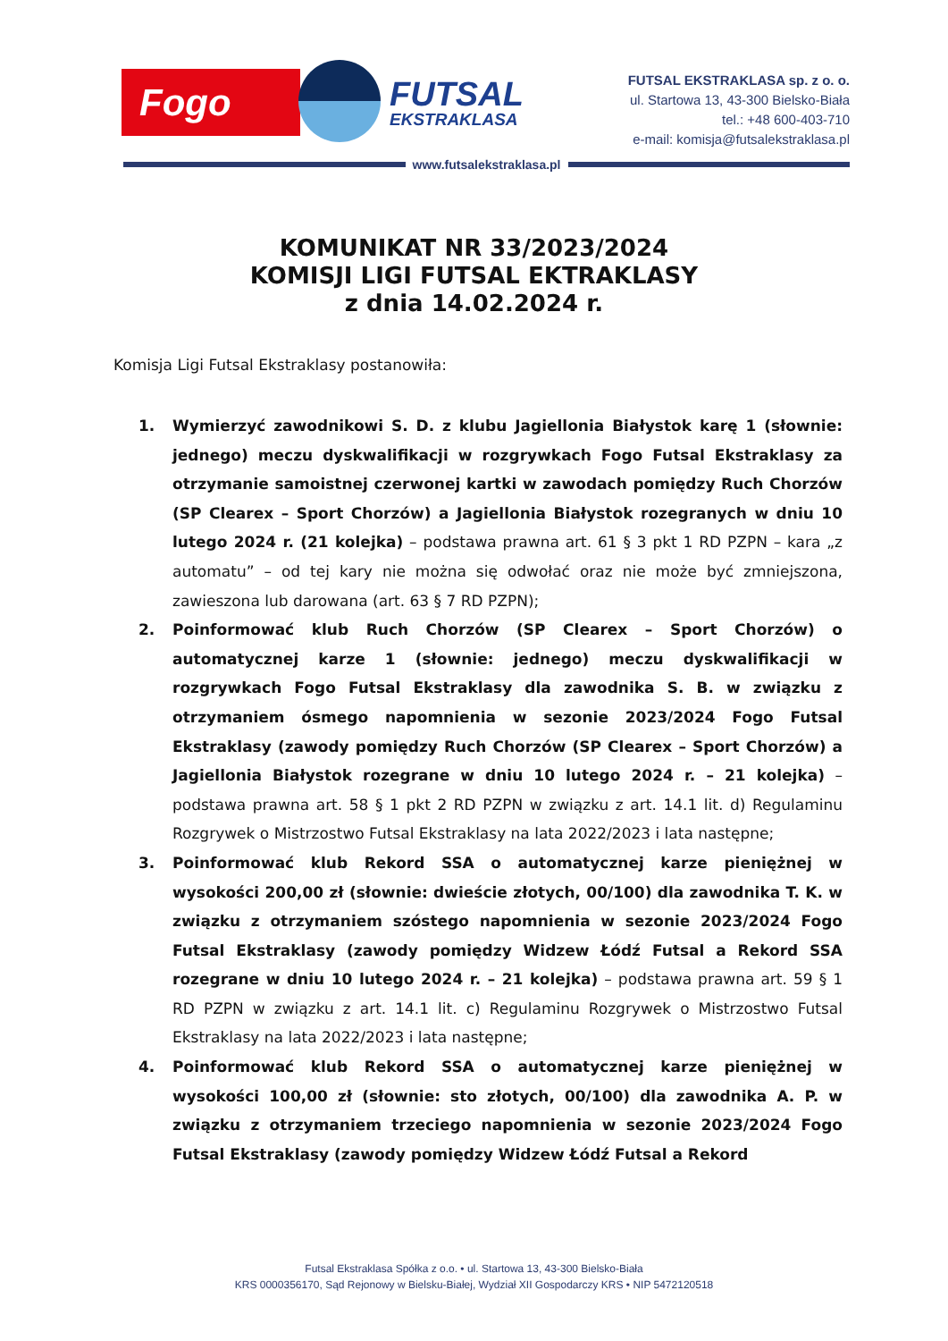Fogo FUTSAL
EKSTRAKLASA
FUTSAL EKSTRAKLASA sp. z o. o.
ul. Startowa 13, 43-300 Bielsko-Biała
tel.: +48 600-403-710
e-mail: komisja@futsalekstraklasa.pl
www.futsalekstraklasa.pl
KOMUNIKAT NR 33/2023/2024
KOMISJI LIGI FUTSAL EKTRAKLASY
z dnia 14.02.2024 r.
Komisja Ligi Futsal Ekstraklasy postanowiła:
1. Wymierzyć zawodnikowi S. D. z klubu Jagiellonia Białystok karę 1 (słownie: jednego) meczu dyskwalifikacji w rozgrywkach Fogo Futsal Ekstraklasy za otrzymanie samoistnej czerwonej kartki w zawodach pomiędzy Ruch Chorzów (SP Clearex – Sport Chorzów) a Jagiellonia Białystok rozegranych w dniu 10 lutego 2024 r. (21 kolejka) – podstawa prawna art. 61 § 3 pkt 1 RD PZPN – kara „z automatu” – od tej kary nie można się odwołać oraz nie może być zmniejszona, zawieszona lub darowana (art. 63 § 7 RD PZPN);
2. Poinformować klub Ruch Chorzów (SP Clearex – Sport Chorzów) o automatycznej karze 1 (słownie: jednego) meczu dyskwalifikacji w rozgrywkach Fogo Futsal Ekstraklasy dla zawodnika S. B. w związku z otrzymaniem ósmego napomnienia w sezonie 2023/2024 Fogo Futsal Ekstraklasy (zawody pomiędzy Ruch Chorzów (SP Clearex – Sport Chorzów) a Jagiellonia Białystok rozegrane w dniu 10 lutego 2024 r. – 21 kolejka) – podstawa prawna art. 58 § 1 pkt 2 RD PZPN w związku z art. 14.1 lit. d) Regulaminu Rozgrywek o Mistrzostwo Futsal Ekstraklasy na lata 2022/2023 i lata następne;
3. Poinformować klub Rekord SSA o automatycznej karze pieniężnej w wysokości 200,00 zł (słownie: dwieście złotych, 00/100) dla zawodnika T. K. w związku z otrzymaniem szóstego napomnienia w sezonie 2023/2024 Fogo Futsal Ekstraklasy (zawody pomiędzy Widzew Łódź Futsal a Rekord SSA rozegrane w dniu 10 lutego 2024 r. – 21 kolejka) – podstawa prawna art. 59 § 1 RD PZPN w związku z art. 14.1 lit. c) Regulaminu Rozgrywek o Mistrzostwo Futsal Ekstraklasy na lata 2022/2023 i lata następne;
4. Poinformować klub Rekord SSA o automatycznej karze pieniężnej w wysokości 100,00 zł (słownie: sto złotych, 00/100) dla zawodnika A. P. w związku z otrzymaniem trzeciego napomnienia w sezonie 2023/2024 Fogo Futsal Ekstraklasy (zawody pomiędzy Widzew Łódź Futsal a Rekord
Futsal Ekstraklasa Spółka z o.o. • ul. Startowa 13, 43-300 Bielsko-Biała
KRS 0000356170, Sąd Rejonowy w Bielsku-Białej, Wydział XII Gospodarczy KRS • NIP 5472120518